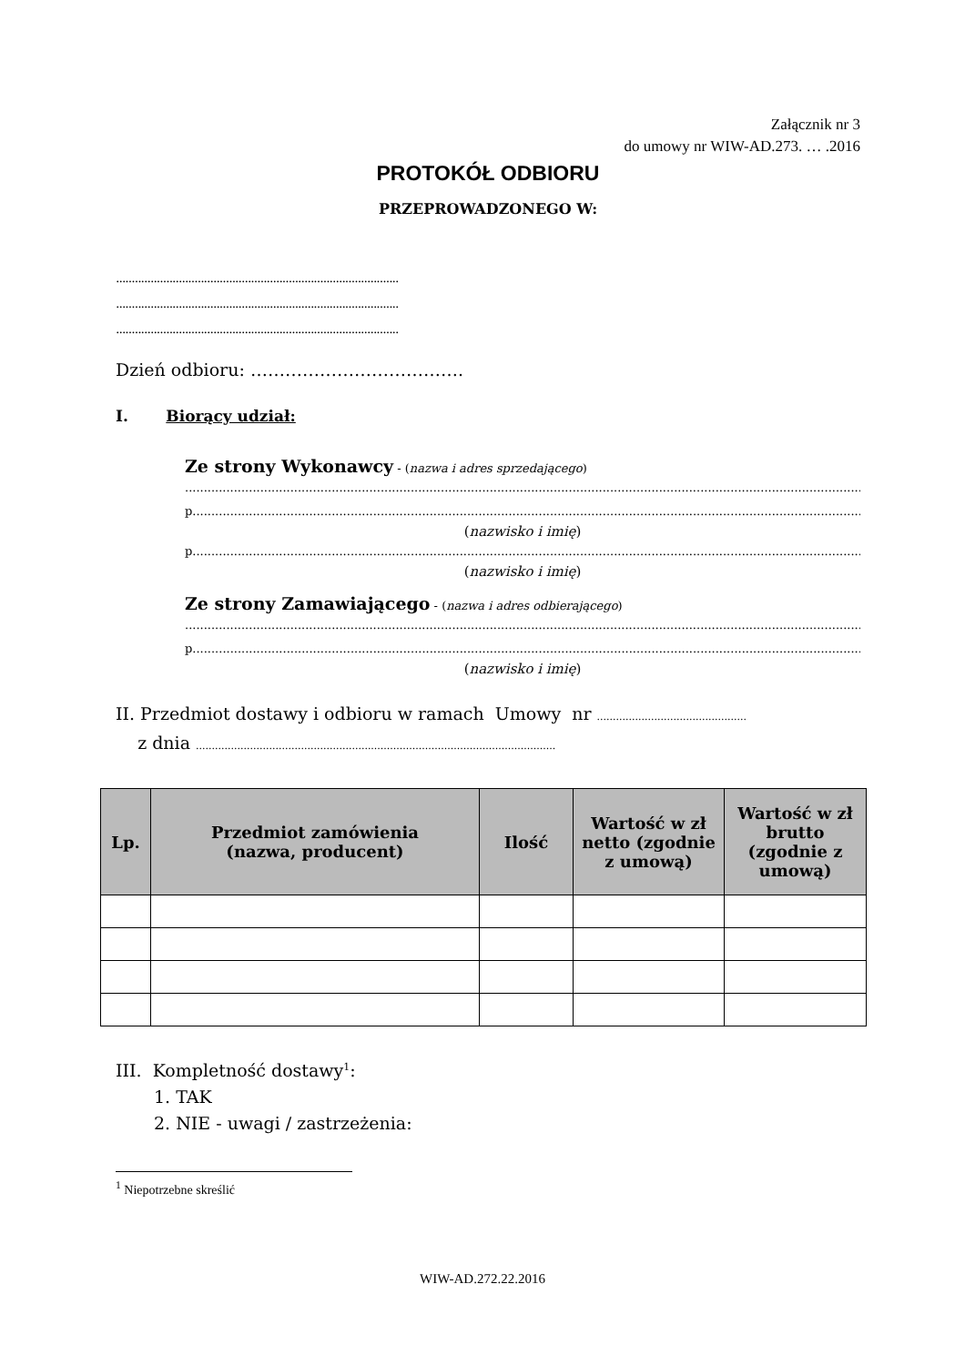Załącznik nr 3
do umowy nr WIW-AD.273. … .2016
PROTOKÓŁ ODBIORU
PRZEPROWADZONEGO W:
..........................................................................................
..........................................................................................
..........................................................................................
Dzień odbioru: ……………………………….
I. Biorący udział:
Ze strony Wykonawcy - (nazwa i adres sprzedającego)
..........................................................................................................................................................................................
p......................................................................................................................................................................................
(nazwisko i imię)
p......................................................................................................................................................................................
(nazwisko i imię)
Ze strony Zamawiającego - (nazwa i adres odbierającego)
..........................................................................................................................................................................................
p......................................................................................................................................................................................
(nazwisko i imię)
II. Przedmiot dostawy i odbioru w ramach Umowy nr ...............................................
z dnia .................................................................................................................
| Lp. | Przedmiot zamówienia (nazwa, producent) | Ilość | Wartość w zł netto (zgodnie z umową) | Wartość w zł brutto (zgodnie z umową) |
| --- | --- | --- | --- | --- |
III. Kompletność dostawy<sup>1</sup>:
1. TAK
2. NIE - uwagi / zastrzeżenia:
<sup>1</sup> Niepotrzebne skreślić
WIW-AD.272.22.2016